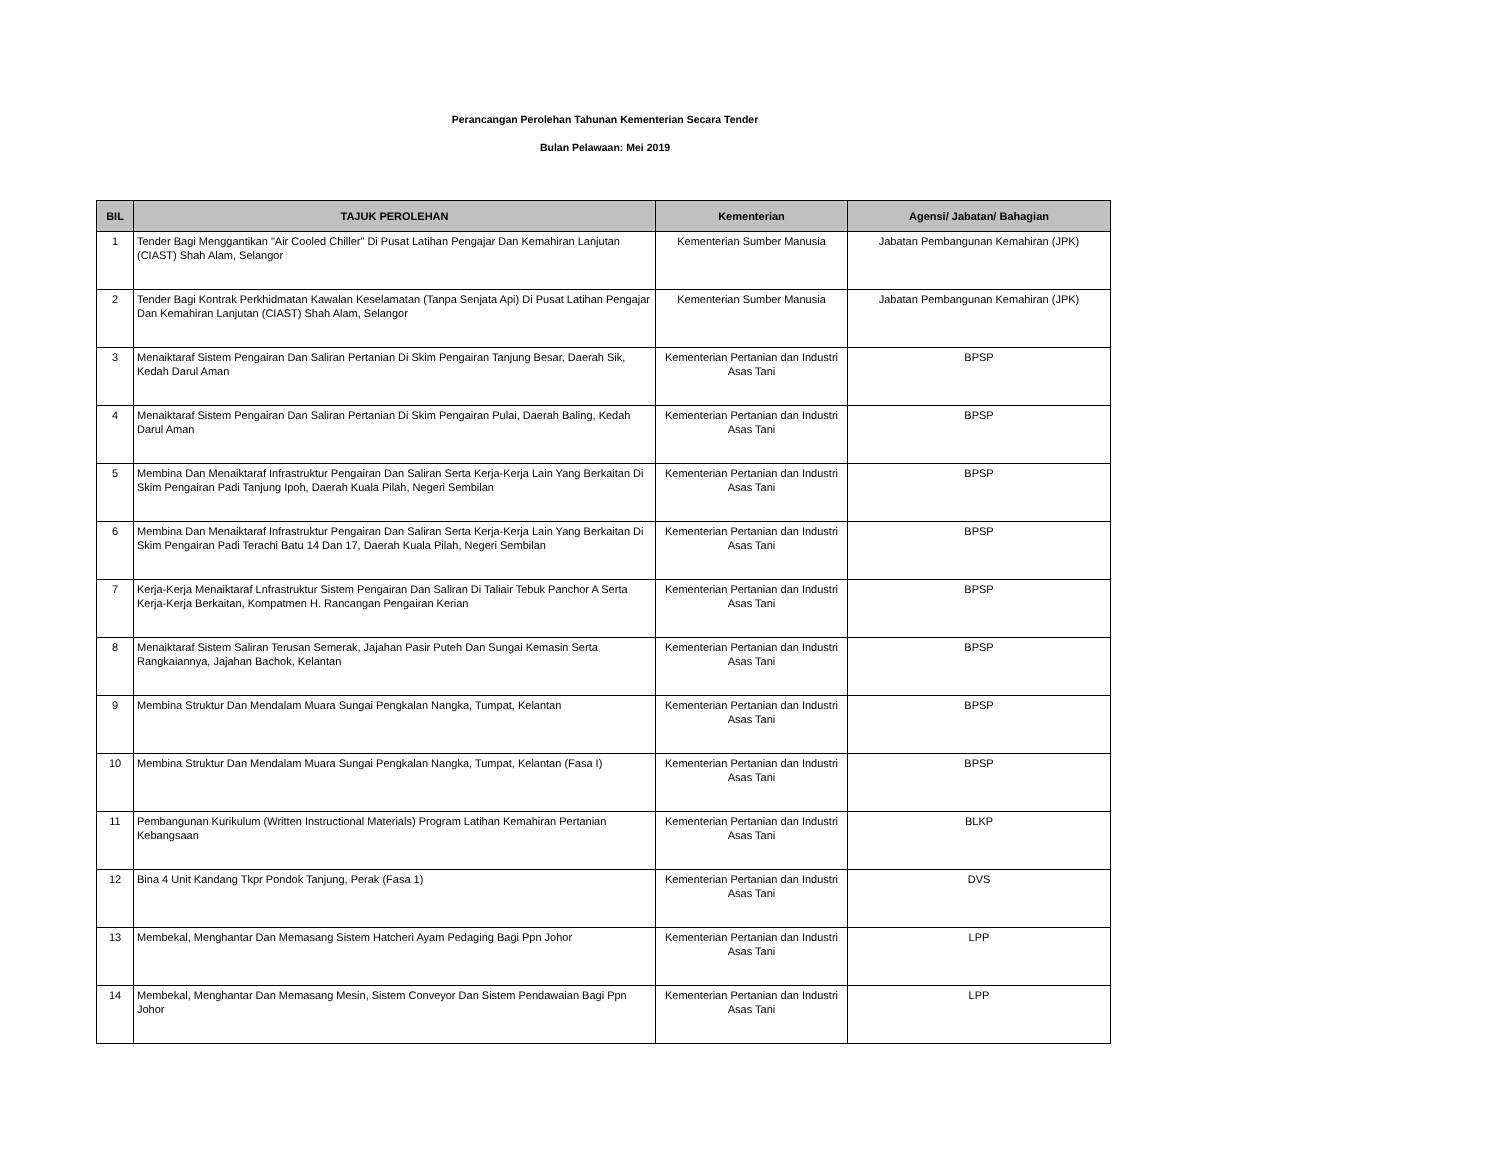Perancangan Perolehan Tahunan Kementerian Secara Tender
Bulan Pelawaan: Mei 2019
| BIL | TAJUK PEROLEHAN | Kementerian | Agensi/ Jabatan/ Bahagian |
| --- | --- | --- | --- |
| 1 | Tender Bagi Menggantikan "Air Cooled Chiller" Di Pusat Latihan Pengajar Dan Kemahiran Lanjutan (CIAST) Shah Alam, Selangor | Kementerian Sumber Manusia | Jabatan Pembangunan Kemahiran (JPK) |
| 2 | Tender Bagi Kontrak Perkhidmatan Kawalan Keselamatan (Tanpa Senjata Api) Di Pusat Latihan Pengajar Dan Kemahiran Lanjutan (CIAST) Shah Alam, Selangor | Kementerian Sumber Manusia | Jabatan Pembangunan Kemahiran (JPK) |
| 3 | Menaiktaraf Sistem Pengairan Dan Saliran Pertanian Di Skim Pengairan Tanjung Besar, Daerah Sik, Kedah Darul Aman | Kementerian Pertanian dan Industri Asas Tani | BPSP |
| 4 | Menaiktaraf Sistem Pengairan Dan Saliran Pertanian Di Skim Pengairan Pulai, Daerah Baling, Kedah Darul Aman | Kementerian Pertanian dan Industri Asas Tani | BPSP |
| 5 | Membina Dan Menaiktaraf Infrastruktur Pengairan Dan Saliran Serta Kerja-Kerja Lain Yang Berkaitan Di Skim Pengairan Padi Tanjung Ipoh, Daerah Kuala Pilah, Negeri Sembilan | Kementerian Pertanian dan Industri Asas Tani | BPSP |
| 6 | Membina Dan Menaiktaraf Infrastruktur Pengairan Dan Saliran Serta Kerja-Kerja Lain Yang Berkaitan Di Skim Pengairan Padi Terachi Batu 14 Dan 17, Daerah Kuala Pilah, Negeri Sembilan | Kementerian Pertanian dan Industri Asas Tani | BPSP |
| 7 | Kerja-Kerja Menaiktaraf Lnfrastruktur Sistem Pengairan Dan Saliran Di Taliair Tebuk Panchor A Serta Kerja-Kerja Berkaitan, Kompatmen H. Rancangan Pengairan Kerian | Kementerian Pertanian dan Industri Asas Tani | BPSP |
| 8 | Menaiktaraf Sistem Saliran Terusan Semerak, Jajahan Pasir Puteh Dan Sungai Kemasin Serta Rangkaiannya, Jajahan Bachok, Kelantan | Kementerian Pertanian dan Industri Asas Tani | BPSP |
| 9 | Membina Struktur Dan Mendalam Muara Sungai Pengkalan Nangka, Tumpat, Kelantan | Kementerian Pertanian dan Industri Asas Tani | BPSP |
| 10 | Membina Struktur Dan Mendalam Muara Sungai Pengkalan Nangka, Tumpat, Kelantan (Fasa I) | Kementerian Pertanian dan Industri Asas Tani | BPSP |
| 11 | Pembangunan Kurikulum (Written Instructional Materials) Program Latihan Kemahiran Pertanian Kebangsaan | Kementerian Pertanian dan Industri Asas Tani | BLKP |
| 12 | Bina 4 Unit Kandang Tkpr Pondok Tanjung, Perak (Fasa 1) | Kementerian Pertanian dan Industri Asas Tani | DVS |
| 13 | Membekal, Menghantar Dan Memasang Sistem Hatcheri Ayam Pedaging Bagi Ppn Johor | Kementerian Pertanian dan Industri Asas Tani | LPP |
| 14 | Membekal, Menghantar Dan Memasang Mesin, Sistem Conveyor Dan Sistem Pendawaian Bagi Ppn Johor | Kementerian Pertanian dan Industri Asas Tani | LPP |